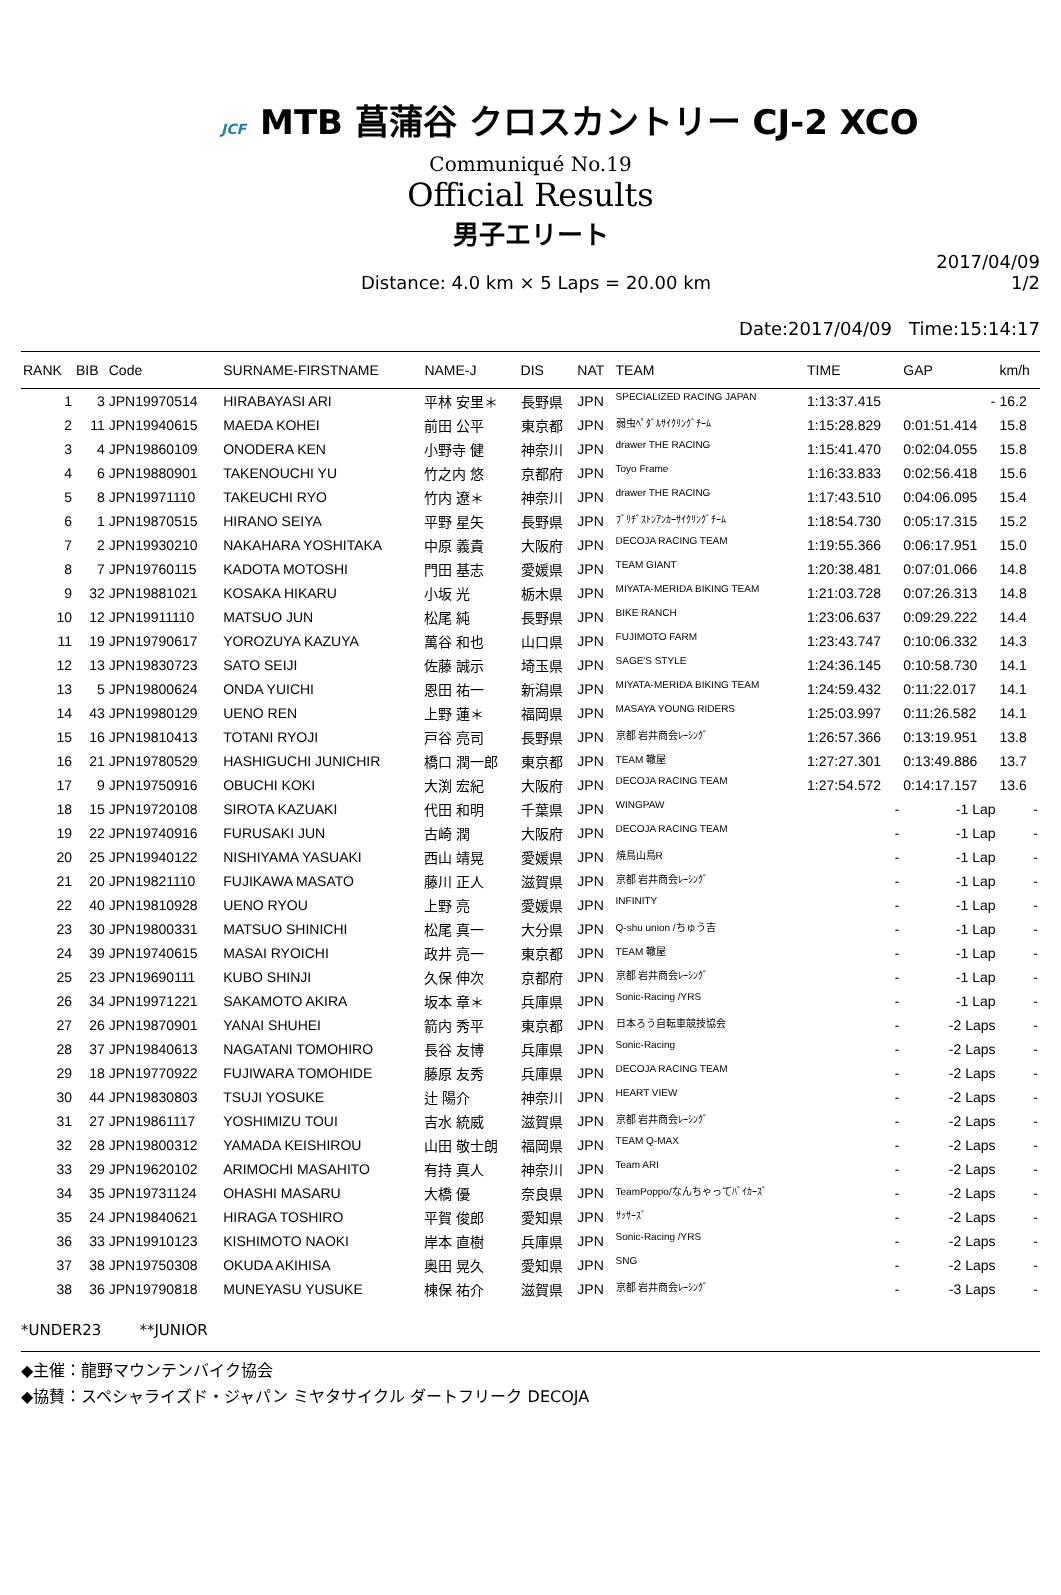JCF MTB 菖蒲谷 クロスカントリー CJ-2 XCO
Communiqué No.19
Official Results
男子エリート
Distance: 4.0 km × 5 Laps = 20.00 km
2017/04/09
1/2
Date:2017/04/09 Time:15:14:17
| RANK | BIB | Code | SURNAME-FIRSTNAME | NAME-J | DIS | NAT | TEAM | TIME | GAP | km/h |
| --- | --- | --- | --- | --- | --- | --- | --- | --- | --- | --- |
| 1 | 3 | JPN19970514 | HIRABAYASI ARI | 平林 安里＊ | 長野県 | JPN | SPECIALIZED RACING JAPAN | 1:13:37.415 | - | 16.2 |
| 2 | 11 | JPN19940615 | MAEDA KOHEI | 前田 公平 | 東京都 | JPN | 弱虫ﾍﾟﾀﾞﾙｻｲｸﾘﾝｸﾞﾁｰﾑ | 1:15:28.829 | 0:01:51.414 | 15.8 |
| 3 | 4 | JPN19860109 | ONODERA KEN | 小野寺 健 | 神奈川 | JPN | drawer THE RACING | 1:15:41.470 | 0:02:04.055 | 15.8 |
| 4 | 6 | JPN19880901 | TAKENOUCHI YU | 竹之内 悠 | 京都府 | JPN | Toyo Frame | 1:16:33.833 | 0:02:56.418 | 15.6 |
| 5 | 8 | JPN19971110 | TAKEUCHI RYO | 竹内 遼＊ | 神奈川 | JPN | drawer THE RACING | 1:17:43.510 | 0:04:06.095 | 15.4 |
| 6 | 1 | JPN19870515 | HIRANO SEIYA | 平野 星矢 | 長野県 | JPN | ﾌﾞﾘﾁﾞｽﾄﾝｱﾝｶｰｻｲｸﾘﾝｸﾞﾁｰﾑ | 1:18:54.730 | 0:05:17.315 | 15.2 |
| 7 | 2 | JPN19930210 | NAKAHARA YOSHITAKA | 中原 義貴 | 大阪府 | JPN | DECOJA RACING TEAM | 1:19:55.366 | 0:06:17.951 | 15.0 |
| 8 | 7 | JPN19760115 | KADOTA MOTOSHI | 門田 基志 | 愛媛県 | JPN | TEAM GIANT | 1:20:38.481 | 0:07:01.066 | 14.8 |
| 9 | 32 | JPN19881021 | KOSAKA HIKARU | 小坂 光 | 栃木県 | JPN | MIYATA-MERIDA BIKING TEAM | 1:21:03.728 | 0:07:26.313 | 14.8 |
| 10 | 12 | JPN19911110 | MATSUO JUN | 松尾 純 | 長野県 | JPN | BIKE RANCH | 1:23:06.637 | 0:09:29.222 | 14.4 |
| 11 | 19 | JPN19790617 | YOROZUYA KAZUYA | 萬谷 和也 | 山口県 | JPN | FUJIMOTO FARM | 1:23:43.747 | 0:10:06.332 | 14.3 |
| 12 | 13 | JPN19830723 | SATO SEIJI | 佐藤 誠示 | 埼玉県 | JPN | SAGE'S STYLE | 1:24:36.145 | 0:10:58.730 | 14.1 |
| 13 | 5 | JPN19800624 | ONDA YUICHI | 恩田 祐一 | 新潟県 | JPN | MIYATA-MERIDA BIKING TEAM | 1:24:59.432 | 0:11:22.017 | 14.1 |
| 14 | 43 | JPN19980129 | UENO REN | 上野 蓮＊ | 福岡県 | JPN | MASAYA YOUNG RIDERS | 1:25:03.997 | 0:11:26.582 | 14.1 |
| 15 | 16 | JPN19810413 | TOTANI RYOJI | 戸谷 亮司 | 長野県 | JPN | 京都 岩井商会ﾚｰｼﾝｸﾞ | 1:26:57.366 | 0:13:19.951 | 13.8 |
| 16 | 21 | JPN19780529 | HASHIGUCHI JUNICHIR | 橋口 潤一郎 | 東京都 | JPN | TEAM 轍屋 | 1:27:27.301 | 0:13:49.886 | 13.7 |
| 17 | 9 | JPN19750916 | OBUCHI KOKI | 大渕 宏紀 | 大阪府 | JPN | DECOJA RACING TEAM | 1:27:54.572 | 0:14:17.157 | 13.6 |
| 18 | 15 | JPN19720108 | SIROTA KAZUAKI | 代田 和明 | 千葉県 | JPN | WINGPAW | - | -1 Lap | - |
| 19 | 22 | JPN19740916 | FURUSAKI JUN | 古崎 潤 | 大阪府 | JPN | DECOJA RACING TEAM | - | -1 Lap | - |
| 20 | 25 | JPN19940122 | NISHIYAMA YASUAKI | 西山 靖晃 | 愛媛県 | JPN | 焼鳥山鳥R | - | -1 Lap | - |
| 21 | 20 | JPN19821110 | FUJIKAWA MASATO | 藤川 正人 | 滋賀県 | JPN | 京都 岩井商会ﾚｰｼﾝｸﾞ | - | -1 Lap | - |
| 22 | 40 | JPN19810928 | UENO RYOU | 上野 亮 | 愛媛県 | JPN | INFINITY | - | -1 Lap | - |
| 23 | 30 | JPN19800331 | MATSUO SHINICHI | 松尾 真一 | 大分県 | JPN | Q-shu union /ちゅう吉 | - | -1 Lap | - |
| 24 | 39 | JPN19740615 | MASAI RYOICHI | 政井 亮一 | 東京都 | JPN | TEAM 轍屋 | - | -1 Lap | - |
| 25 | 23 | JPN19690111 | KUBO SHINJI | 久保 伸次 | 京都府 | JPN | 京都 岩井商会ﾚｰｼﾝｸﾞ | - | -1 Lap | - |
| 26 | 34 | JPN19971221 | SAKAMOTO AKIRA | 坂本 章＊ | 兵庫県 | JPN | Sonic-Racing /YRS | - | -1 Lap | - |
| 27 | 26 | JPN19870901 | YANAI SHUHEI | 箭内 秀平 | 東京都 | JPN | 日本ろう自転車競技協会 | - | -2 Laps | - |
| 28 | 37 | JPN19840613 | NAGATANI TOMOHIRO | 長谷 友博 | 兵庫県 | JPN | Sonic-Racing | - | -2 Laps | - |
| 29 | 18 | JPN19770922 | FUJIWARA TOMOHIDE | 藤原 友秀 | 兵庫県 | JPN | DECOJA RACING TEAM | - | -2 Laps | - |
| 30 | 44 | JPN19830803 | TSUJI YOSUKE | 辻 陽介 | 神奈川 | JPN | HEART VIEW | - | -2 Laps | - |
| 31 | 27 | JPN19861117 | YOSHIMIZU TOUI | 吉水 統威 | 滋賀県 | JPN | 京都 岩井商会ﾚｰｼﾝｸﾞ | - | -2 Laps | - |
| 32 | 28 | JPN19800312 | YAMADA KEISHIROU | 山田 敬士朗 | 福岡県 | JPN | TEAM Q-MAX | - | -2 Laps | - |
| 33 | 29 | JPN19620102 | ARIMOCHI MASAHITO | 有持 真人 | 神奈川 | JPN | Team ARI | - | -2 Laps | - |
| 34 | 35 | JPN19731124 | OHASHI MASARU | 大橋 優 | 奈良県 | JPN | TeamPoppo/なんちゃってﾊﾞｲｶｰｽﾞ | - | -2 Laps | - |
| 35 | 24 | JPN19840621 | HIRAGA TOSHIRO | 平賀 俊郎 | 愛知県 | JPN | ｻｯｻｰｽﾞ | - | -2 Laps | - |
| 36 | 33 | JPN19910123 | KISHIMOTO NAOKI | 岸本 直樹 | 兵庫県 | JPN | Sonic-Racing /YRS | - | -2 Laps | - |
| 37 | 38 | JPN19750308 | OKUDA AKIHISA | 奥田 晃久 | 愛知県 | JPN | SNG | - | -2 Laps | - |
| 38 | 36 | JPN19790818 | MUNEYASU YUSUKE | 棟保 祐介 | 滋賀県 | JPN | 京都 岩井商会ﾚｰｼﾝｸﾞ | - | -3 Laps | - |
*UNDER23 **JUNIOR
◆主催：龍野マウンテンバイク協会
◆協賛：スペシャライズド・ジャパン ミヤタサイクル ダートフリーク DECOJA